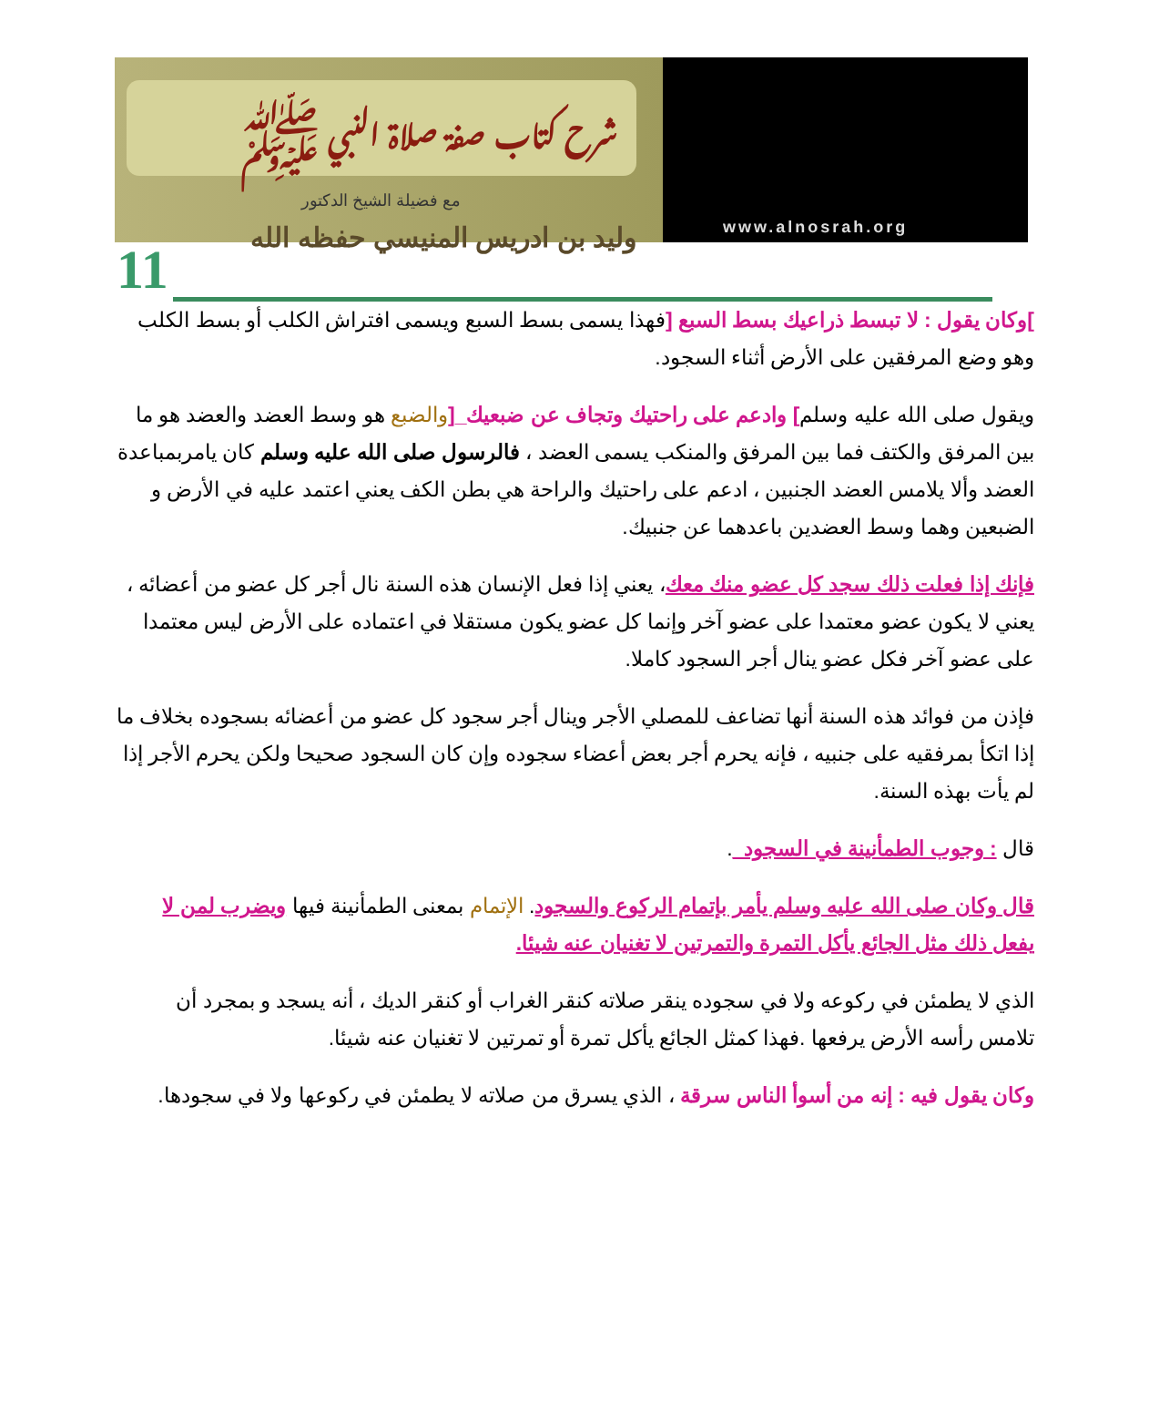شرح كتاب صفة صلاة النبي ﷺ
مع فضيلة الشيخ الدكتور
وليد بن ادريس المنيسي حفظه الله
www.alnosrah.org
11
]وكان يقول : لا تبسط ذراعيك بسط السبع [فهذا يسمى بسط السبع ويسمى افتراش الكلب أو بسط الكلب وهو وضع المرفقين على الأرض أثناء السجود.
ويقول صلى الله عليه وسلم] وادعم على راحتيك وتجاف عن ضبعيك_[والضبع هو وسط العضد والعضد هو ما بين المرفق والكتف فما بين المرفق والمنكب يسمى العضد ، فالرسول صلى الله عليه وسلم كان يامربمباعدة العضد وألا يلامس العضد الجنبين ، ادعم على راحتيك والراحة هي بطن الكف يعني اعتمد عليه في الأرض و الضبعين وهما وسط العضدين باعدهما عن جنبيك.
فإنك إذا فعلت ذلك سجد كل عضو منك معك، يعني إذا فعل الإنسان هذه السنة نال أجر كل عضو من أعضائه ، يعني لا يكون عضو معتمدا على عضو آخر وإنما كل عضو يكون مستقلا في اعتماده على الأرض ليس معتمدا على عضو آخر فكل عضو ينال أجر السجود كاملا.
فإذن من فوائد هذه السنة أنها تضاعف للمصلي الأجر وينال أجر سجود كل عضو من أعضائه بسجوده بخلاف ما إذا اتكأ بمرفقيه على جنبيه ، فإنه يحرم أجر بعض أعضاء سجوده وإن كان السجود صحيحا ولكن يحرم الأجر إذا لم يأت بهذه السنة.
قال : وجوب الطمأنينة في السجود_.
قال وكان صلى الله عليه وسلم يأمر بإتمام الركوع والسجود. الإتمام بمعنى الطمأنينة فيها ويضرب لمن لا يفعل ذلك مثل الجائع يأكل التمرة والتمرتين لا تغنيان عنه شيئا.
الذي لا يطمئن في ركوعه ولا في سجوده ينقر صلاته كنقر الغراب أو كنقر الديك ، أنه يسجد و بمجرد أن تلامس رأسه الأرض يرفعها .فهذا كمثل الجائع يأكل تمرة أو تمرتين لا تغنيان عنه شيئا.
وكان يقول فيه : إنه من أسوأ الناس سرقة ، الذي يسرق من صلاته لا يطمئن في ركوعها ولا في سجودها.